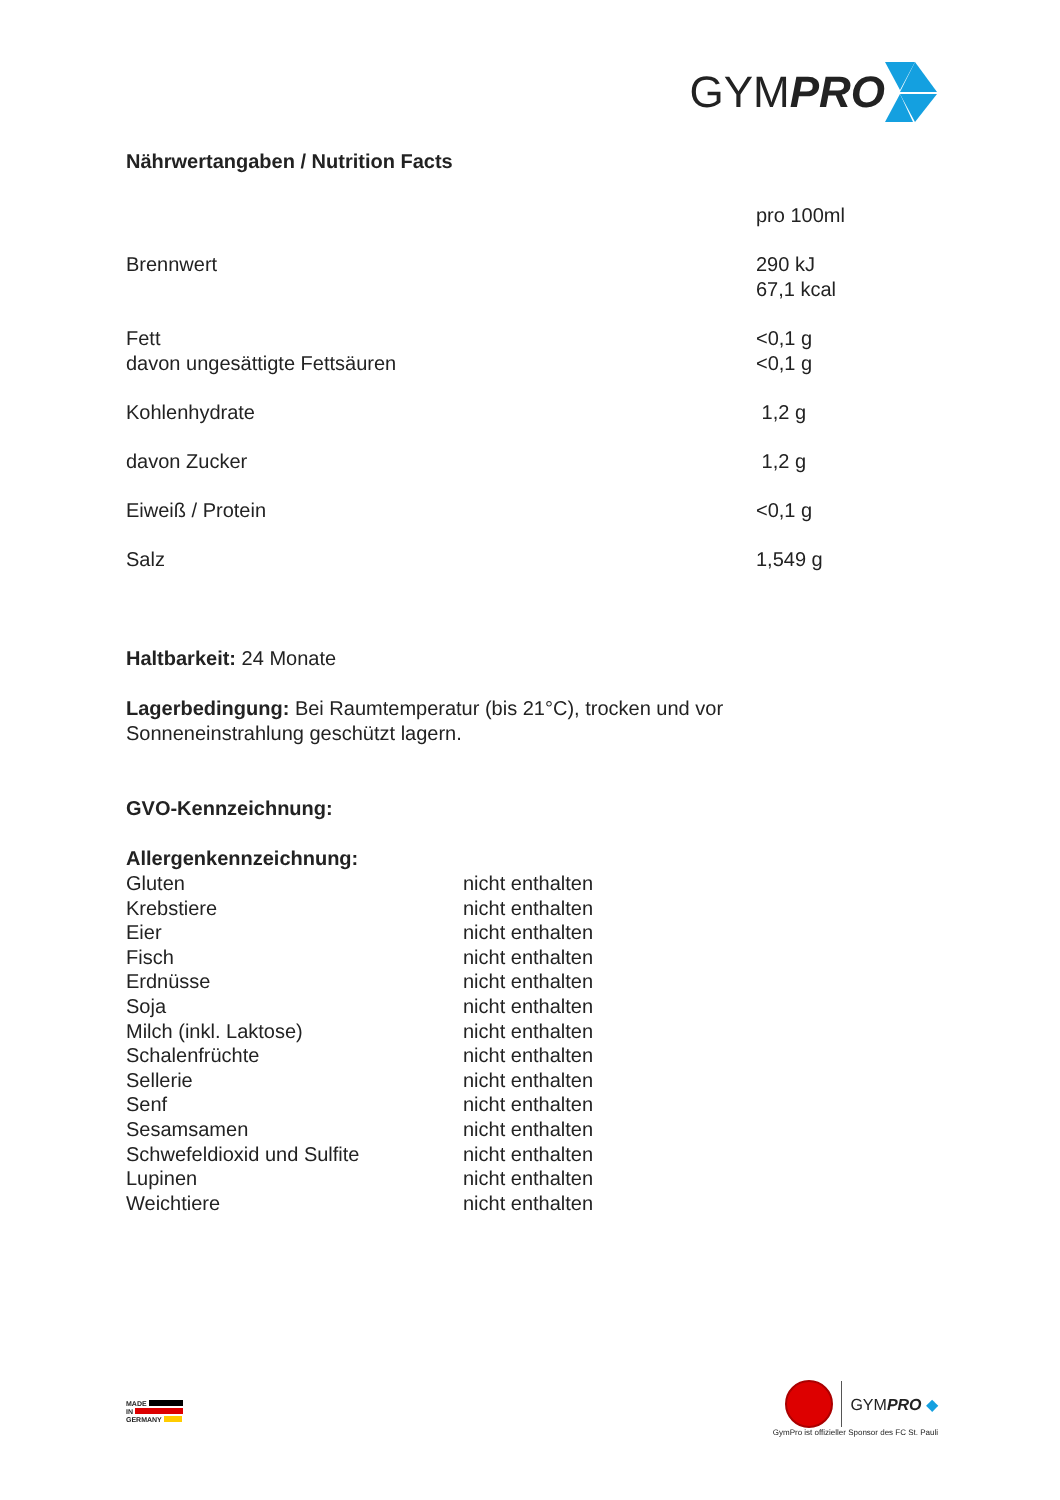GYM PRO
Nährwertangaben / Nutrition Facts
| | pro 100ml |
| Brennwert | 290 kJ 67,1 kcal |
| Fett davon ungesättigte Fettsäuren | <0,1 g <0,1 g |
| Kohlenhydrate | 1,2 g |
| davon Zucker | 1,2 g |
| Eiweiß / Protein | <0,1 g |
| Salz | 1,549 g |
Haltbarkeit: 24 Monate
Lagerbedingung: Bei Raumtemperatur (bis 21°C), trocken und vor
Sonneneinstrahlung geschützt lagern.
GVO-Kennzeichnung:
Allergenkennzeichnung:
| Gluten | nicht enthalten |
| Krebstiere | nicht enthalten |
| Eier | nicht enthalten |
| Fisch | nicht enthalten |
| Erdnüsse | nicht enthalten |
| Soja | nicht enthalten |
| Milch (inkl. Laktose) | nicht enthalten |
| Schalenfrüchte | nicht enthalten |
| Sellerie | nicht enthalten |
| Senf | nicht enthalten |
| Sesamsamen | nicht enthalten |
| Schwefeldioxid und Sulfite | nicht enthalten |
| Lupinen | nicht enthalten |
| Weichtiere | nicht enthalten |
MADE
IN
GERMANY
GYMPRO ◆
GymPro ist offizieller Sponsor des FC St. Pauli